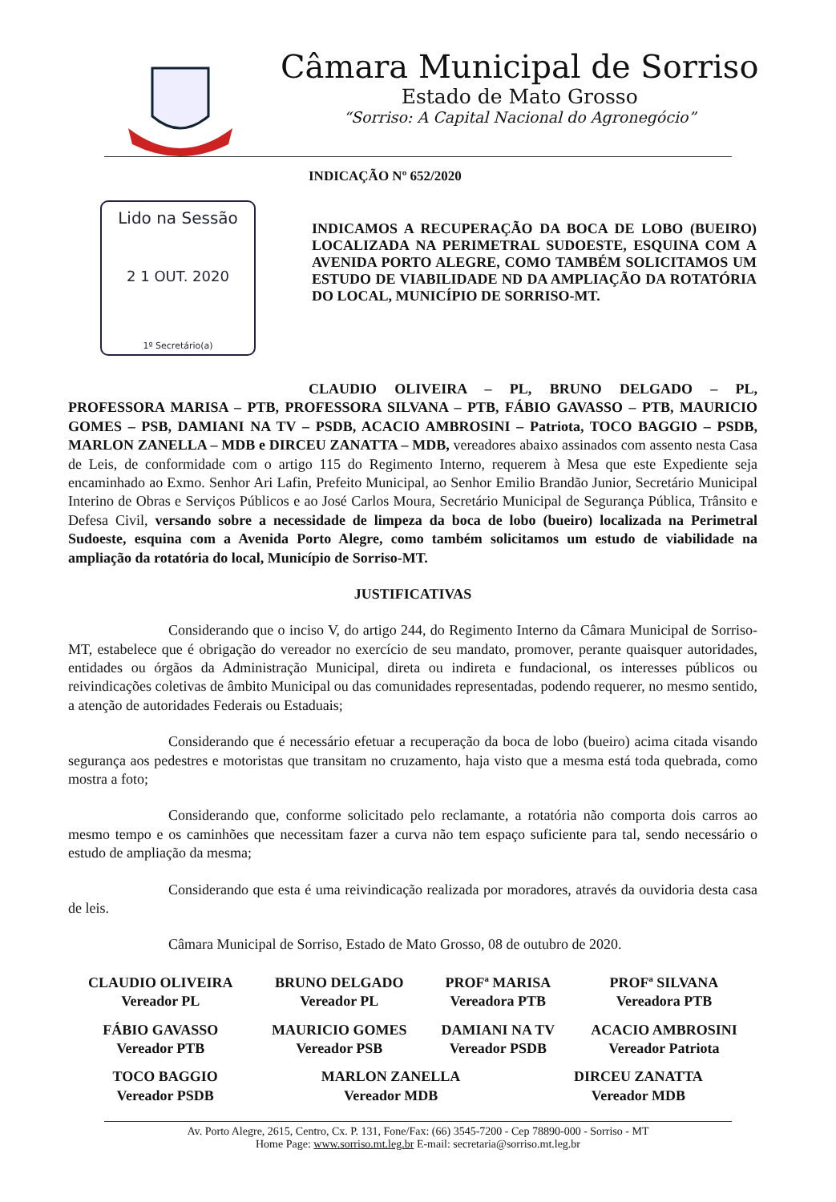Câmara Municipal de Sorriso
Estado de Mato Grosso
“Sorriso: A Capital Nacional do Agronegócio”
INDICAÇÃO Nº 652/2020
Lido na Sessão
2 1 OUT. 2020
1º Secretário(a)
INDICAMOS A RECUPERAÇÃO DA BOCA DE LOBO (BUEIRO) LOCALIZADA NA PERIMETRAL SUDOESTE, ESQUINA COM A AVENIDA PORTO ALEGRE, COMO TAMBÉM SOLICITAMOS UM ESTUDO DE VIABILIDADE ND DA AMPLIAÇÃO DA ROTATÓRIA DO LOCAL, MUNICÍPIO DE SORRISO-MT.
CLAUDIO OLIVEIRA – PL, BRUNO DELGADO – PL, PROFESSORA MARISA – PTB, PROFESSORA SILVANA – PTB, FÁBIO GAVASSO – PTB, MAURICIO GOMES – PSB, DAMIANI NA TV – PSDB, ACACIO AMBROSINI – Patriota, TOCO BAGGIO – PSDB, MARLON ZANELLA – MDB e DIRCEU ZANATTA – MDB, vereadores abaixo assinados com assento nesta Casa de Leis, de conformidade com o artigo 115 do Regimento Interno, requerem à Mesa que este Expediente seja encaminhado ao Exmo. Senhor Ari Lafin, Prefeito Municipal, ao Senhor Emilio Brandão Junior, Secretário Municipal Interino de Obras e Serviços Públicos e ao José Carlos Moura, Secretário Municipal de Segurança Pública, Trânsito e Defesa Civil, versando sobre a necessidade de limpeza da boca de lobo (bueiro) localizada na Perimetral Sudoeste, esquina com a Avenida Porto Alegre, como também solicitamos um estudo de viabilidade na ampliação da rotatória do local, Município de Sorriso-MT.
JUSTIFICATIVAS
Considerando que o inciso V, do artigo 244, do Regimento Interno da Câmara Municipal de Sorriso-MT, estabelece que é obrigação do vereador no exercício de seu mandato, promover, perante quaisquer autoridades, entidades ou órgãos da Administração Municipal, direta ou indireta e fundacional, os interesses públicos ou reivindicações coletivas de âmbito Municipal ou das comunidades representadas, podendo requerer, no mesmo sentido, a atenção de autoridades Federais ou Estaduais;
Considerando que é necessário efetuar a recuperação da boca de lobo (bueiro) acima citada visando segurança aos pedestres e motoristas que transitam no cruzamento, haja visto que a mesma está toda quebrada, como mostra a foto;
Considerando que, conforme solicitado pelo reclamante, a rotatória não comporta dois carros ao mesmo tempo e os caminhões que necessitam fazer a curva não tem espaço suficiente para tal, sendo necessário o estudo de ampliação da mesma;
Considerando que esta é uma reivindicação realizada por moradores, através da ouvidoria desta casa de leis.
Câmara Municipal de Sorriso, Estado de Mato Grosso, 08 de outubro de 2020.
| CLAUDIO OLIVEIRA Vereador PL | BRUNO DELGADO Vereador PL | PROFª MARISA Vereadora PTB | PROFª SILVANA Vereadora PTB |
| FÁBIO GAVASSO Vereador PTB | MAURICIO GOMES Vereador PSB | DAMIANI NA TV Vereador PSDB | ACACIO AMBROSINI Vereador Patriota |
| TOCO BAGGIO Vereador PSDB | MARLON ZANELLA Vereador MDB | DIRCEU ZANATTA Vereador MDB |
Av. Porto Alegre, 2615, Centro, Cx. P. 131, Fone/Fax: (66) 3545-7200 - Cep 78890-000 - Sorriso - MT
Home Page: www.sorriso.mt.leg.br E-mail: secretaria@sorriso.mt.leg.br